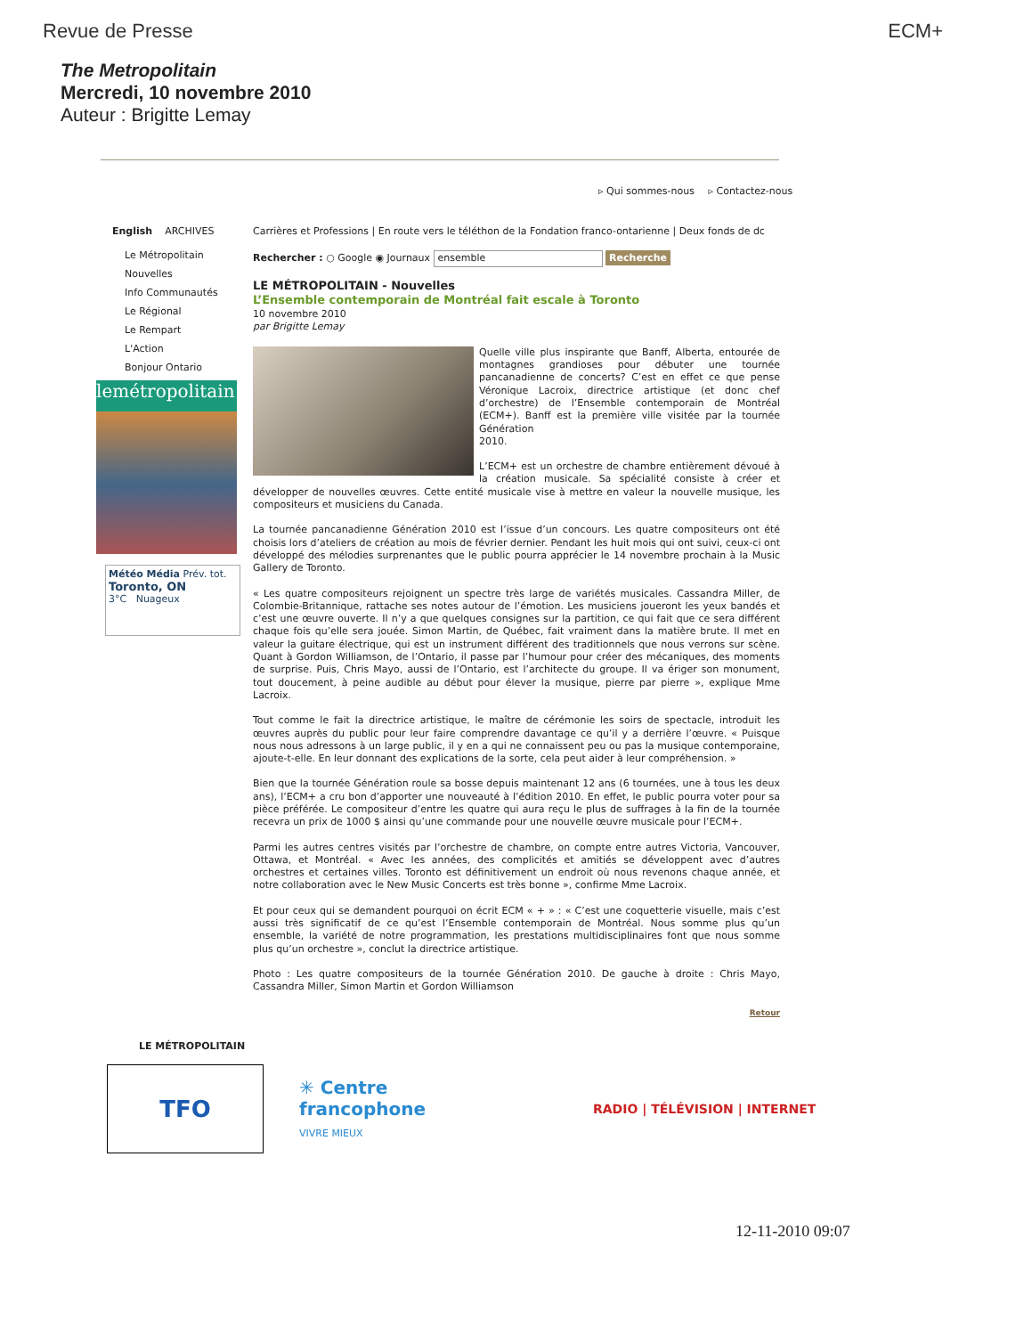Revue de Presse ECM+
The Metropolitain
Mercredi, 10 novembre 2010
Auteur : Brigitte Lemay
▹ Qui sommes-nous ▹ Contactez-nous
English ARCHIVES
Le Métropolitain
Nouvelles
Info Communautés
Le Régional
Le Rempart
L'Action
Bonjour Ontario
lemétropolitain
Météo Média Prév. tot.
Toronto, ON
3°C Nuageux
Carrières et Professions | En route vers le téléthon de la Fondation franco-ontarienne | Deux fonds de dc
Rechercher : ○ Google ◉ Journaux ensemble Recherche
LE MÉTROPOLITAIN - Nouvelles
L’Ensemble contemporain de Montréal fait escale à Toronto
10 novembre 2010
par Brigitte Lemay
Quelle ville plus inspirante que Banff, Alberta, entourée de montagnes grandioses pour débuter une tournée pancanadienne de concerts? C’est en effet ce que pense Véronique Lacroix, directrice artistique (et donc chef d’orchestre) de l’Ensemble contemporain de Montréal (ECM+). Banff est la première ville visitée par la tournée Génération
2010.
L’ECM+ est un orchestre de chambre entièrement dévoué à la création musicale. Sa spécialité consiste à créer et développer de nouvelles œuvres. Cette entité musicale vise à mettre en valeur la nouvelle musique, les compositeurs et musiciens du Canada.
La tournée pancanadienne Génération 2010 est l’issue d’un concours. Les quatre compositeurs ont été choisis lors d’ateliers de création au mois de février dernier. Pendant les huit mois qui ont suivi, ceux-ci ont développé des mélodies surprenantes que le public pourra apprécier le 14 novembre prochain à la Music Gallery de Toronto.
« Les quatre compositeurs rejoignent un spectre très large de variétés musicales. Cassandra Miller, de Colombie-Britannique, rattache ses notes autour de l’émotion. Les musiciens joueront les yeux bandés et c’est une œuvre ouverte. Il n’y a que quelques consignes sur la partition, ce qui fait que ce sera différent chaque fois qu’elle sera jouée. Simon Martin, de Québec, fait vraiment dans la matière brute. Il met en valeur la guitare électrique, qui est un instrument différent des traditionnels que nous verrons sur scène. Quant à Gordon Williamson, de l’Ontario, il passe par l’humour pour créer des mécaniques, des moments de surprise. Puis, Chris Mayo, aussi de l’Ontario, est l’architecte du groupe. Il va ériger son monument, tout doucement, à peine audible au début pour élever la musique, pierre par pierre », explique Mme Lacroix.
Tout comme le fait la directrice artistique, le maître de cérémonie les soirs de spectacle, introduit les œuvres auprès du public pour leur faire comprendre davantage ce qu’il y a derrière l’œuvre. « Puisque nous nous adressons à un large public, il y en a qui ne connaissent peu ou pas la musique contemporaine, ajoute-t-elle. En leur donnant des explications de la sorte, cela peut aider à leur compréhension. »
Bien que la tournée Génération roule sa bosse depuis maintenant 12 ans (6 tournées, une à tous les deux ans), l’ECM+ a cru bon d’apporter une nouveauté à l’édition 2010. En effet, le public pourra voter pour sa pièce préférée. Le compositeur d’entre les quatre qui aura reçu le plus de suffrages à la fin de la tournée recevra un prix de 1000 $ ainsi qu’une commande pour une nouvelle œuvre musicale pour l’ECM+.
Parmi les autres centres visités par l’orchestre de chambre, on compte entre autres Victoria, Vancouver, Ottawa, et Montréal. « Avec les années, des complicités et amitiés se développent avec d’autres orchestres et certaines villes. Toronto est définitivement un endroit où nous revenons chaque année, et notre collaboration avec le New Music Concerts est très bonne », confirme Mme Lacroix.
Et pour ceux qui se demandent pourquoi on écrit ECM « + » : « C’est une coquetterie visuelle, mais c’est aussi très significatif de ce qu’est l’Ensemble contemporain de Montréal. Nous somme plus qu’un ensemble, la variété de notre programmation, les prestations multidisciplinaires font que nous somme plus qu’un orchestre », conclut la directrice artistique.
Photo : Les quatre compositeurs de la tournée Génération 2010. De gauche à droite : Chris Mayo, Cassandra Miller, Simon Martin et Gordon Williamson
Retour
LE MÉTROPOLITAIN
TFO
✳ Centre francophone
VIVRE MIEUX
RADIO | TÉLÉVISION | INTERNET
12-11-2010 09:07